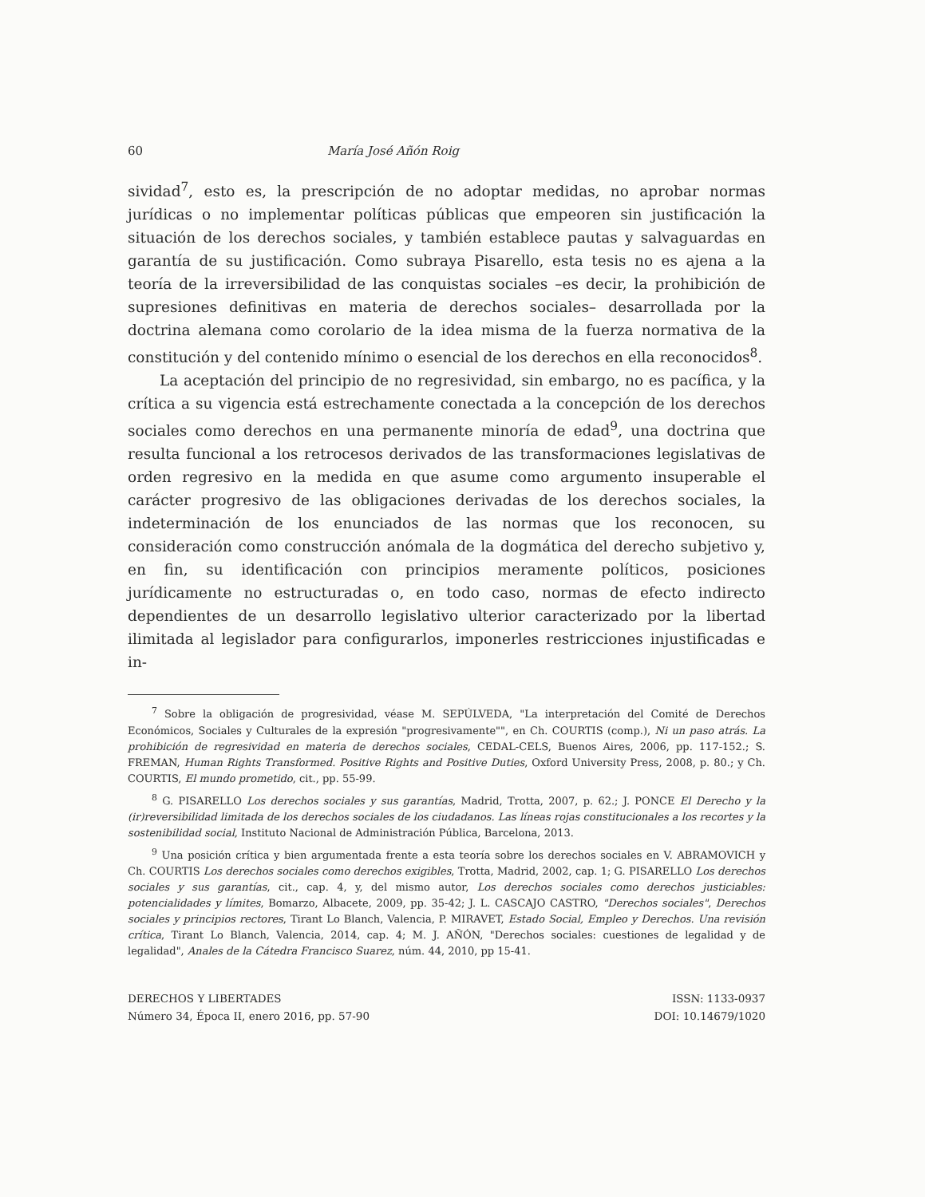60 María José Añón Roig
sividad<sup>7</sup>, esto es, la prescripción de no adoptar medidas, no aprobar normas jurídicas o no implementar políticas públicas que empeoren sin justificación la situación de los derechos sociales, y también establece pautas y salvaguardas en garantía de su justificación. Como subraya Pisarello, esta tesis no es ajena a la teoría de la irreversibilidad de las conquistas sociales –es decir, la prohibición de supresiones definitivas en materia de derechos sociales– desarrollada por la doctrina alemana como corolario de la idea misma de la fuerza normativa de la constitución y del contenido mínimo o esencial de los derechos en ella reconocidos<sup>8</sup>.
La aceptación del principio de no regresividad, sin embargo, no es pacífica, y la crítica a su vigencia está estrechamente conectada a la concepción de los derechos sociales como derechos en una permanente minoría de edad<sup>9</sup>, una doctrina que resulta funcional a los retrocesos derivados de las transformaciones legislativas de orden regresivo en la medida en que asume como argumento insuperable el carácter progresivo de las obligaciones derivadas de los derechos sociales, la indeterminación de los enunciados de las normas que los reconocen, su consideración como construcción anómala de la dogmática del derecho subjetivo y, en fin, su identificación con principios meramente políticos, posiciones jurídicamente no estructuradas o, en todo caso, normas de efecto indirecto dependientes de un desarrollo legislativo ulterior caracterizado por la libertad ilimitada al legislador para configurarlos, imponerles restricciones injustificadas e in-
<sup>7</sup> Sobre la obligación de progresividad, véase M. SEPÚLVEDA, "La interpretación del Comité de Derechos Económicos, Sociales y Culturales de la expresión "progresivamente"", en Ch. COURTIS (comp.), Ni un paso atrás. La prohibición de regresividad en materia de derechos sociales, CEDAL-CELS, Buenos Aires, 2006, pp. 117-152.; S. FREMAN, Human Rights Transformed. Positive Rights and Positive Duties, Oxford University Press, 2008, p. 80.; y Ch. COURTIS, El mundo prometido, cit., pp. 55-99.
<sup>8</sup> G. PISARELLO Los derechos sociales y sus garantías, Madrid, Trotta, 2007, p. 62.; J. PONCE El Derecho y la (ir)reversibilidad limitada de los derechos sociales de los ciudadanos. Las líneas rojas constitucionales a los recortes y la sostenibilidad social, Instituto Nacional de Administración Pública, Barcelona, 2013.
<sup>9</sup> Una posición crítica y bien argumentada frente a esta teoría sobre los derechos sociales en V. ABRAMOVICH y Ch. COURTIS Los derechos sociales como derechos exigibles, Trotta, Madrid, 2002, cap. 1; G. PISARELLO Los derechos sociales y sus garantías, cit., cap. 4, y, del mismo autor, Los derechos sociales como derechos justiciables: potencialidades y límites, Bomarzo, Albacete, 2009, pp. 35-42; J. L. CASCAJO CASTRO, "Derechos sociales", Derechos sociales y principios rectores, Tirant Lo Blanch, Valencia, P. MIRAVET, Estado Social, Empleo y Derechos. Una revisión crítica, Tirant Lo Blanch, Valencia, 2014, cap. 4; M. J. AÑÓN, "Derechos sociales: cuestiones de legalidad y de legalidad", Anales de la Cátedra Francisco Suarez, núm. 44, 2010, pp 15-41.
DERECHOS Y LIBERTADES
Número 34, Época II, enero 2016, pp. 57-90
ISSN: 1133-0937
DOI: 10.14679/1020